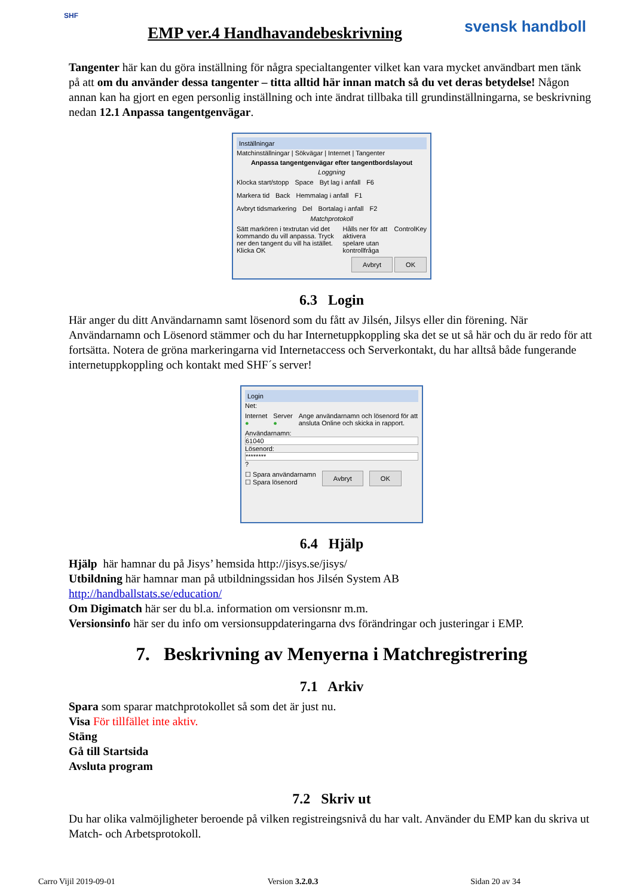SHF
EMP ver.4 Handhavandebeskrivning
svensk handboll
Tangenter här kan du göra inställning för några specialtangenter vilket kan vara mycket användbart men tänk på att om du använder dessa tangenter – titta alltid här innan match så du vet deras betydelse! Någon annan kan ha gjort en egen personlig inställning och inte ändrat tillbaka till grundinställningarna, se beskrivning nedan 12.1 Anpassa tangentgenvägar.
Inställningar
Matchinställningar | Sökvägar | Internet | Tangenter
Anpassa tangentgenvägar efter tangentbordslayout
Loggning
Klocka start/stopp Space Byt lag i anfall F6
Markera tid Back Hemmalag i anfall F1
Avbryt tidsmarkering Del Bortalag i anfall F2
Matchprotokoll
Sätt markören i textrutan vid det kommando du vill anpassa. Tryck ner den tangent du vill ha istället. Klicka OK Hålls ner för att aktivera spelare utan kontrollfråga ControlKey
Avbryt OK
6.3 Login
Här anger du ditt Användarnamn samt lösenord som du fått av Jilsén, Jilsys eller din förening. När Användarnamn och Lösenord stämmer och du har Internetuppkoppling ska det se ut så här och du är redo för att fortsätta. Notera de gröna markeringarna vid Internetaccess och Serverkontakt, du har alltså både fungerande internetuppkoppling och kontakt med SHF´s server!
Login
Net:
Internet ● Server ● Ange användarnamn och lösenord för att ansluta Online och skicka in rapport.
Användarnamn:
61040
Lösenord:
********
?
☐ Spara användarnamn
☐ Spara lösenord Avbryt OK
6.4 Hjälp
Hjälp här hamnar du på Jisys’ hemsida http://jisys.se/jisys/
Utbildning här hamnar man på utbildningssidan hos Jilsén System AB
http://handballstats.se/education/
Om Digimatch här ser du bl.a. information om versionsnr m.m.
Versionsinfo här ser du info om versionsuppdateringarna dvs förändringar och justeringar i EMP.
7. Beskrivning av Menyerna i Matchregistrering
7.1 Arkiv
Spara som sparar matchprotokollet så som det är just nu.
Visa För tillfället inte aktiv.
Stäng
Gå till Startsida
Avsluta program
7.2 Skriv ut
Du har olika valmöjligheter beroende på vilken registreingsnivå du har valt. Använder du EMP kan du skriva ut Match- och Arbetsprotokoll.
Carro Vijil 2019-09-01 Version 3.2.0.3 Sidan 20 av 34